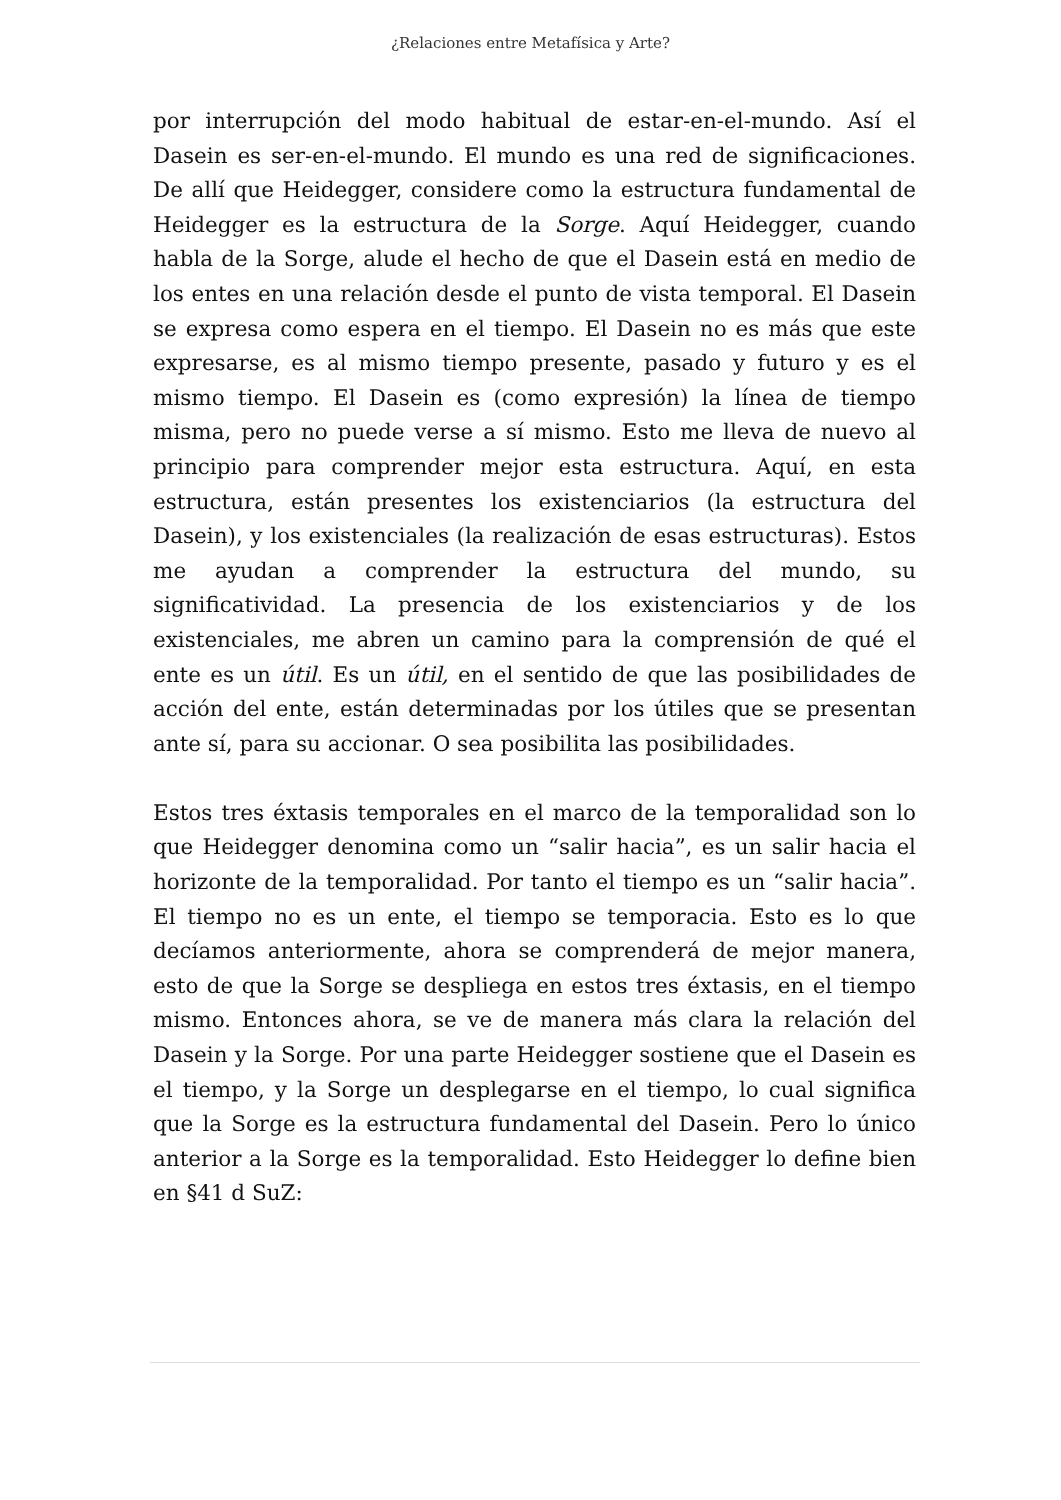¿Relaciones entre Metafísica y Arte?
por interrupción del modo habitual de estar-en-el-mundo. Así el Dasein es ser-en-el-mundo. El mundo es una red de significaciones. De allí que Heidegger, considere como la estructura fundamental de Heidegger es la estructura de la Sorge. Aquí Heidegger, cuando habla de la Sorge, alude el hecho de que el Dasein está en medio de los entes en una relación desde el punto de vista temporal. El Dasein se expresa como espera en el tiempo. El Dasein no es más que este expresarse, es al mismo tiempo presente, pasado y futuro y es el mismo tiempo. El Dasein es (como expresión) la línea de tiempo misma, pero no puede verse a sí mismo. Esto me lleva de nuevo al principio para comprender mejor esta estructura. Aquí, en esta estructura, están presentes los existenciarios (la estructura del Dasein), y los existenciales (la realización de esas estructuras). Estos me ayudan a comprender la estructura del mundo, su significatividad. La presencia de los existenciarios y de los existenciales, me abren un camino para la comprensión de qué el ente es un útil. Es un útil, en el sentido de que las posibilidades de acción del ente, están determinadas por los útiles que se presentan ante sí, para su accionar. O sea posibilita las posibilidades.
Estos tres éxtasis temporales en el marco de la temporalidad son lo que Heidegger denomina como un “salir hacia”, es un salir hacia el horizonte de la temporalidad. Por tanto el tiempo es un “salir hacia”. El tiempo no es un ente, el tiempo se temporacia. Esto es lo que decíamos anteriormente, ahora se comprenderá de mejor manera, esto de que la Sorge se despliega en estos tres éxtasis, en el tiempo mismo. Entonces ahora, se ve de manera más clara la relación del Dasein y la Sorge. Por una parte Heidegger sostiene que el Dasein es el tiempo, y la Sorge un desplegarse en el tiempo, lo cual significa que la Sorge es la estructura fundamental del Dasein. Pero lo único anterior a la Sorge es la temporalidad. Esto Heidegger lo define bien en §41 d SuZ: